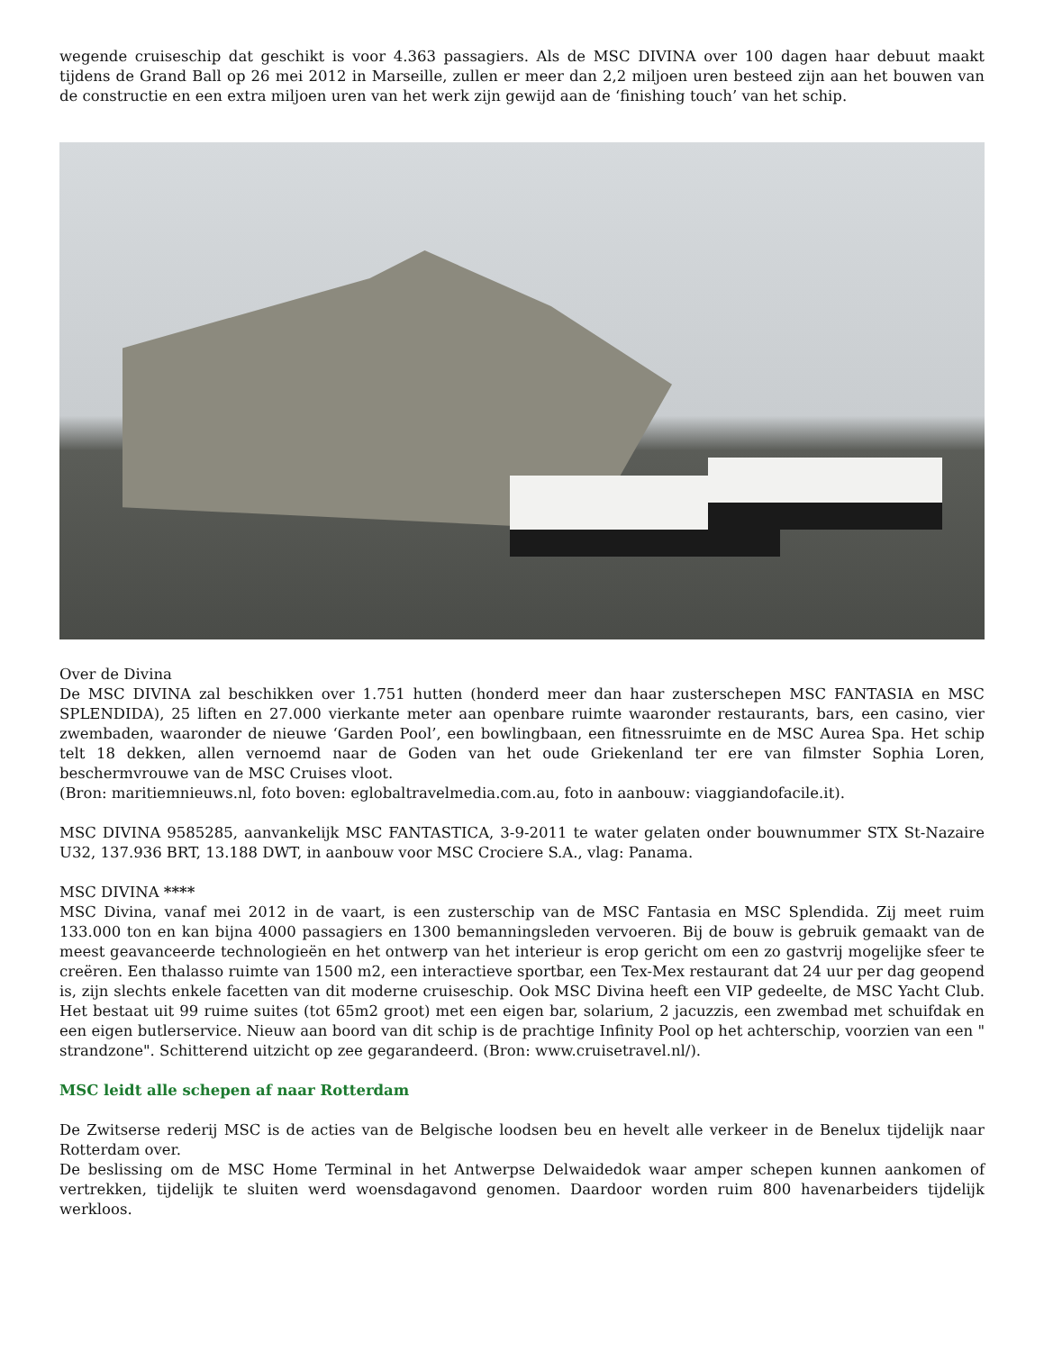wegende cruiseschip dat geschikt is voor 4.363 passagiers. Als de MSC DIVINA over 100 dagen haar debuut maakt tijdens de Grand Ball op 26 mei 2012 in Marseille, zullen er meer dan 2,2 miljoen uren besteed zijn aan het bouwen van de constructie en een extra miljoen uren van het werk zijn gewijd aan de ‘finishing touch’ van het schip.
Over de Divina
De MSC DIVINA zal beschikken over 1.751 hutten (honderd meer dan haar zusterschepen MSC FANTASIA en MSC SPLENDIDA), 25 liften en 27.000 vierkante meter aan openbare ruimte waaronder restaurants, bars, een casino, vier zwembaden, waaronder de nieuwe ‘Garden Pool’, een bowlingbaan, een fitnessruimte en de MSC Aurea Spa. Het schip telt 18 dekken, allen vernoemd naar de Goden van het oude Griekenland ter ere van filmster Sophia Loren, beschermvrouwe van de MSC Cruises vloot.
(Bron: maritiemnieuws.nl, foto boven: eglobaltravelmedia.com.au, foto in aanbouw: viaggiandofacile.it).
MSC DIVINA 9585285, aanvankelijk MSC FANTASTICA, 3-9-2011 te water gelaten onder bouwnummer STX St-Nazaire U32, 137.936 BRT, 13.188 DWT, in aanbouw voor MSC Crociere S.A., vlag: Panama.
MSC DIVINA ****
MSC Divina, vanaf mei 2012 in de vaart, is een zusterschip van de MSC Fantasia en MSC Splendida. Zij meet ruim 133.000 ton en kan bijna 4000 passagiers en 1300 bemanningsleden vervoeren. Bij de bouw is gebruik gemaakt van de meest geavanceerde technologieën en het ontwerp van het interieur is erop gericht om een zo gastvrij mogelijke sfeer te creëren. Een thalasso ruimte van 1500 m2, een interactieve sportbar, een Tex-Mex restaurant dat 24 uur per dag geopend is, zijn slechts enkele facetten van dit moderne cruiseschip. Ook MSC Divina heeft een VIP gedeelte, de MSC Yacht Club. Het bestaat uit 99 ruime suites (tot 65m2 groot) met een eigen bar, solarium, 2 jacuzzis, een zwembad met schuifdak en een eigen butlerservice. Nieuw aan boord van dit schip is de prachtige Infinity Pool op het achterschip, voorzien van een " strandzone". Schitterend uitzicht op zee gegarandeerd. (Bron: www.cruisetravel.nl/).
MSC leidt alle schepen af naar Rotterdam
De Zwitserse rederij MSC is de acties van de Belgische loodsen beu en hevelt alle verkeer in de Benelux tijdelijk naar Rotterdam over.
De beslissing om de MSC Home Terminal in het Antwerpse Delwaidedok waar amper schepen kunnen aankomen of vertrekken, tijdelijk te sluiten werd woensdagavond genomen. Daardoor worden ruim 800 havenarbeiders tijdelijk werkloos.